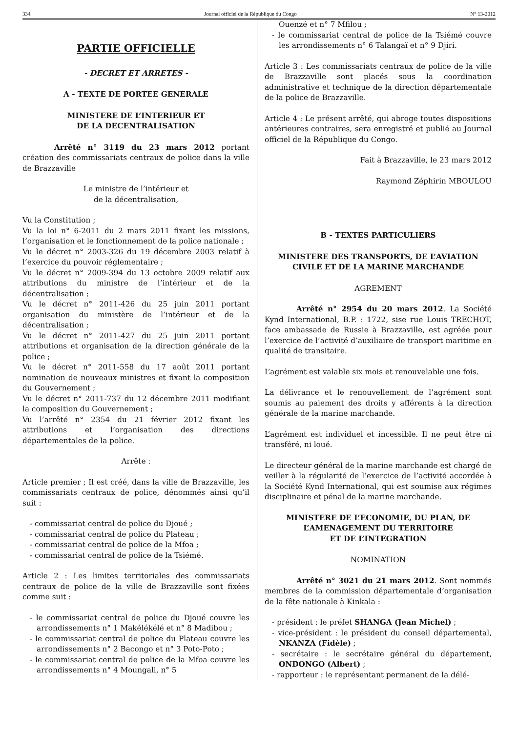334 Journal officiel de la République du Congo N° 13-2012
PARTIE OFFICIELLE
- DECRET ET ARRETES -
A - TEXTE DE PORTEE GENERALE
MINISTERE DE L’INTERIEUR ET
DE LA DECENTRALISATION
Arrêté n° 3119 du 23 mars 2012 portant création des commissariats centraux de police dans la ville de Brazzaville
Le ministre de l’intérieur et
de la décentralisation,
Vu la Constitution ;
Vu la loi n° 6-2011 du 2 mars 2011 fixant les missions, l’organisation et le fonctionnement de la police nationale ;
Vu le décret n° 2003-326 du 19 décembre 2003 relatif à l’exercice du pouvoir réglementaire ;
Vu le décret n° 2009-394 du 13 octobre 2009 relatif aux attributions du ministre de l’intérieur et de la décentralisation ;
Vu le décret n° 2011-426 du 25 juin 2011 portant organisation du ministère de l’intérieur et de la décentralisation ;
Vu le décret n° 2011-427 du 25 juin 2011 portant attributions et organisation de la direction générale de la police ;
Vu le décret n° 2011-558 du 17 août 2011 portant nomination de nouveaux ministres et fixant la composition du Gouvernement ;
Vu le décret n° 2011-737 du 12 décembre 2011 modifiant la composition du Gouvernement ;
Vu l’arrêté n° 2354 du 21 février 2012 fixant les attributions et l’organisation des directions départementales de la police.
Arrête :
Article premier ; Il est créé, dans la ville de Brazzaville, les commissariats centraux de police, dénommés ainsi qu’il suit :
- commissariat central de police du Djoué ;
- commissariat central de police du Plateau ;
- commissariat central de police de la Mfoa ;
- commissariat central de police de la Tsiémé.
Article 2 : Les limites territoriales des commissariats centraux de police de la ville de Brazzaville sont fixées comme suit :
- le commissariat central de police du Djoué couvre les arrondissements n° 1 Makélékélé et n° 8 Madibou ;
- le commissariat central de police du Plateau couvre les arrondissements n° 2 Bacongo et n° 3 Poto-Poto ;
- le commissariat central de police de la Mfoa couvre les arrondissements n° 4 Moungali, n° 5
Ouenzé et n° 7 Mfilou ;
- le commissariat central de police de la Tsiémé couvre les arrondissements n° 6 Talangaï et n° 9 Djiri.
Article 3 : Les commissariats centraux de police de la ville de Brazzaville sont placés sous la coordination administrative et technique de la direction départementale de la police de Brazzaville.
Article 4 : Le présent arrêté, qui abroge toutes dispositions antérieures contraires, sera enregistré et publié au Journal officiel de la République du Congo.
Fait à Brazzaville, le 23 mars 2012
Raymond Zéphirin MBOULOU
B - TEXTES PARTICULIERS
MINISTERE DES TRANSPORTS, DE L’AVIATION CIVILE ET DE LA MARINE MARCHANDE
AGREMENT
Arrêté n° 2954 du 20 mars 2012. La Société Kynd International, B.P. : 1722, sise rue Louis TRECHOT, face ambassade de Russie à Brazzaville, est agréée pour l’exercice de l’activité d’auxiliaire de transport maritime en qualité de transitaire.
L’agrément est valable six mois et renouvelable une fois.
La délivrance et le renouvellement de l’agrément sont soumis au paiement des droits y afférents à la direction générale de la marine marchande.
L’agrément est individuel et incessible. Il ne peut être ni transféré, ni loué.
Le directeur général de la marine marchande est chargé de veiller à la régularité de l’exercice de l’activité accordée à la Société Kynd International, qui est soumise aux régimes disciplinaire et pénal de la marine marchande.
MINISTERE DE L’ECONOMIE, DU PLAN, DE L’AMENAGEMENT DU TERRITOIRE
ET DE L’INTEGRATION
NOMINATION
Arrêté n° 3021 du 21 mars 2012. Sont nommés membres de la commission départementale d’organisation de la fête nationale à Kinkala :
- président : le préfet SHANGA (Jean Michel) ;
- vice-président : le président du conseil départemental, NKANZA (Fidèle) ;
- secrétaire : le secrétaire général du département, ONDONGO (Albert) ;
- rapporteur : le représentant permanent de la délé-